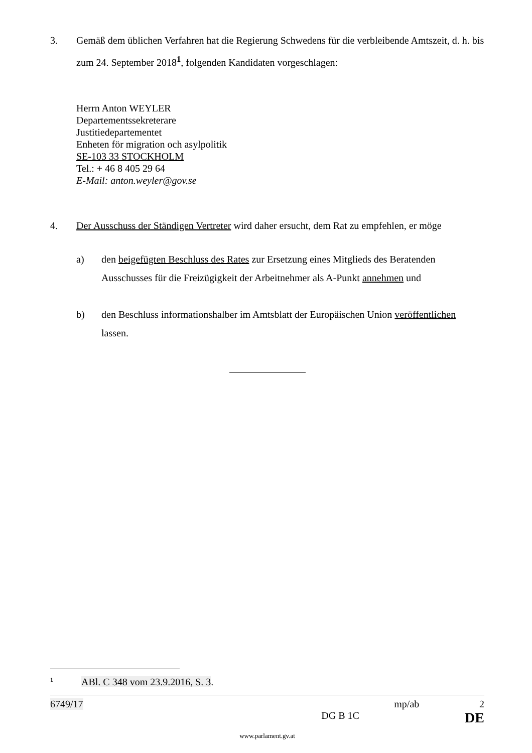3. Gemäß dem üblichen Verfahren hat die Regierung Schwedens für die verbleibende Amtszeit, d. h. bis zum 24. September 2018<sup>1</sup>, folgenden Kandidaten vorgeschlagen:
Herrn Anton WEYLER
Departementssekreterare
Justitiedepartementet
Enheten för migration och asylpolitik
SE-103 33 STOCKHOLM
Tel.: + 46 8 405 29 64
E-Mail: anton.weyler@gov.se
4. Der Ausschuss der Ständigen Vertreter wird daher ersucht, dem Rat zu empfehlen, er möge
a) den beigefügten Beschluss des Rates zur Ersetzung eines Mitglieds des Beratenden Ausschusses für die Freizügigkeit der Arbeitnehmer als A-Punkt annehmen und
b) den Beschluss informationshalber im Amtsblatt der Europäischen Union veröffentlichen lassen.
<sup>1</sup> ABl. C 348 vom 23.9.2016, S. 3.
6749/17 mp/ab 2
DG B 1C DE
www.parlament.gv.at